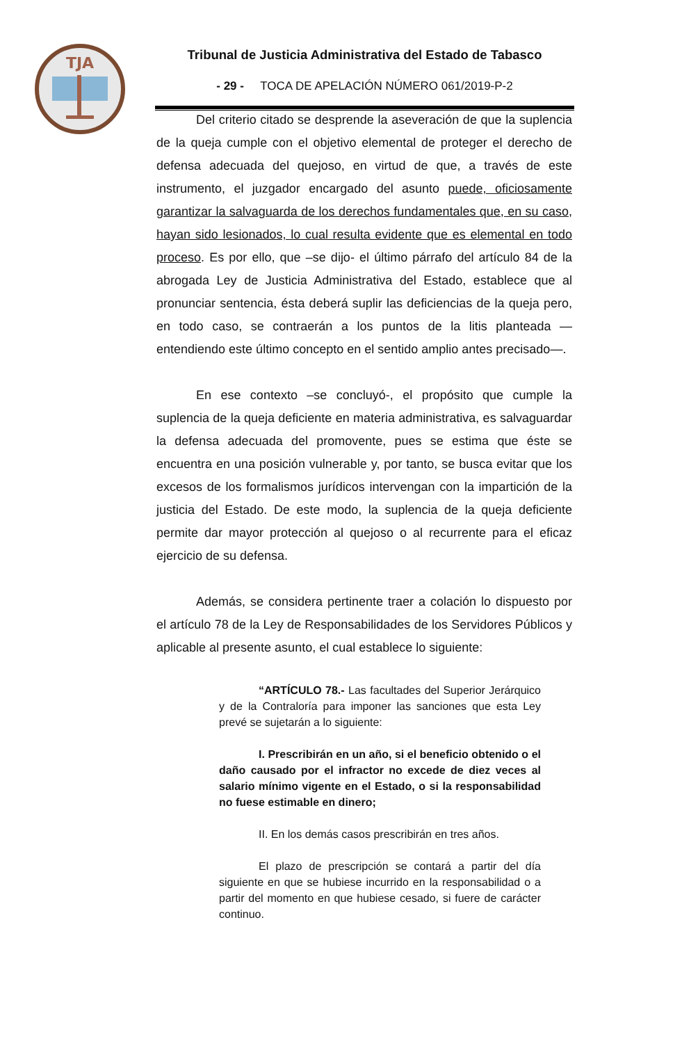TJA
Tribunal de Justicia Administrativa del Estado de Tabasco
- 29 - TOCA DE APELACIÓN NÚMERO 061/2019-P-2
Del criterio citado se desprende la aseveración de que la suplencia de la queja cumple con el objetivo elemental de proteger el derecho de defensa adecuada del quejoso, en virtud de que, a través de este instrumento, el juzgador encargado del asunto puede, oficiosamente garantizar la salvaguarda de los derechos fundamentales que, en su caso, hayan sido lesionados, lo cual resulta evidente que es elemental en todo proceso. Es por ello, que –se dijo- el último párrafo del artículo 84 de la abrogada Ley de Justicia Administrativa del Estado, establece que al pronunciar sentencia, ésta deberá suplir las deficiencias de la queja pero, en todo caso, se contraerán a los puntos de la litis planteada —entendiendo este último concepto en el sentido amplio antes precisado—.
En ese contexto –se concluyó-, el propósito que cumple la suplencia de la queja deficiente en materia administrativa, es salvaguardar la defensa adecuada del promovente, pues se estima que éste se encuentra en una posición vulnerable y, por tanto, se busca evitar que los excesos de los formalismos jurídicos intervengan con la impartición de la justicia del Estado. De este modo, la suplencia de la queja deficiente permite dar mayor protección al quejoso o al recurrente para el eficaz ejercicio de su defensa.
Además, se considera pertinente traer a colación lo dispuesto por el artículo 78 de la Ley de Responsabilidades de los Servidores Públicos y aplicable al presente asunto, el cual establece lo siguiente:
“ARTÍCULO 78.- Las facultades del Superior Jerárquico y de la Contraloría para imponer las sanciones que esta Ley prevé se sujetarán a lo siguiente:
I. Prescribirán en un año, si el beneficio obtenido o el daño causado por el infractor no excede de diez veces al salario mínimo vigente en el Estado, o si la responsabilidad no fuese estimable en dinero;
II. En los demás casos prescribirán en tres años.
El plazo de prescripción se contará a partir del día siguiente en que se hubiese incurrido en la responsabilidad o a partir del momento en que hubiese cesado, si fuere de carácter continuo.